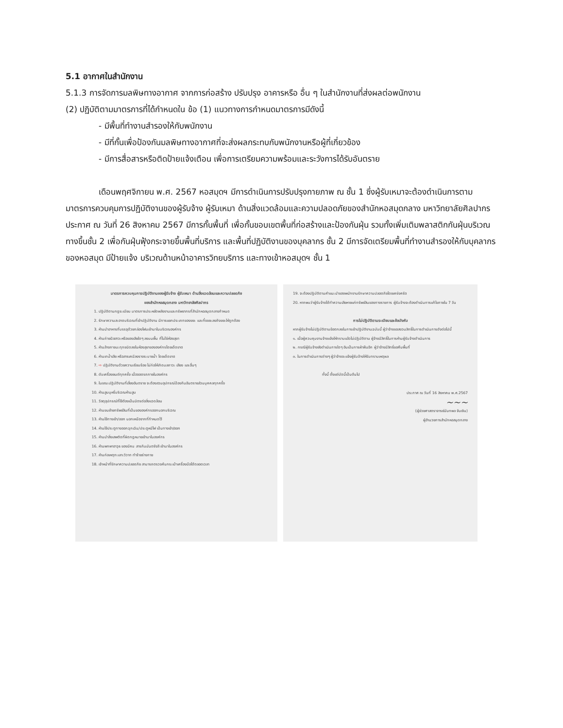5.1 อากาศในสำนักงาน
5.1.3 การจัดการมลพิษทางอากาศ จากการก่อสร้าง ปรับปรุง อาคารหรือ อื่น ๆ ในสำนักงานที่ส่งผลต่อพนักงาน
(2) ปฏิบัติตามมาตรการที่ได้กำหนดใน ข้อ (1) แนวทางการกำหนดมาตรการมีดังนี้
- มีพื้นที่ทำงานสำรองให้กับพนักงาน
- มีที่กั้นเพื่อป้องกันมลพิษทางอากาศที่จะส่งผลกระทบกับพนักงานหรือผู้ที่เกี่ยวข้อง
- มีการสื่อสารหรือติดป้ายแจ้งเตือน เพื่อการเตรียมความพร้อมและระวังการได้รับอันตราย
เดือนพฤศจิกายน พ.ศ. 2567 หอสมุดฯ มีการดำเนินการปรับปรุงกายภาพ ณ ชั้น 1 ซึ่งผู้รับเหมาจะต้องดำเนินการตามมาตรการควบคุมการปฏิบัติงานของผู้รับจ้าง ผู้รับเหมา ด้านสิ่งแวดล้อมและความปลอดภัยของสำนักหอสมุดกลาง มหาวิทยาลัยศิลปากร ประกาศ ณ วันที่ 26 สิงหาคม 2567 มีการกั้นพื้นที่ เพื่อกั้นขอบเขตพื้นที่ก่อสร้างและป้องกันฝุ่น รวมทั้งเพิ่มเติมพลาสติกกันฝุ่นบริเวณทางขึ้นชั้น 2 เพื่อกันฝุ่นฟุ้งกระจายขึ้นพื้นที่บริการ และพื้นที่ปฏิบัติงานของบุคลากร ชั้น 2 มีการจัดเตรียมพื้นที่ทำงานสำรองให้กับบุคลากรของหอสมุด มีป้ายแจ้ง บริเวณด้านหน้าอาคารวิทยบริการ และทางเข้าหอสมุดฯ ชั้น 1
มาตรการควบคุมการปฏิบัติงานของผู้รับจ้าง ผู้รับเหมา ด้านสิ่งแวดล้อมและความปลอดภัย
ของสำนักหอสมุดกลาง มหาวิทยาลัยศิลปากร
1. ปฏิบัติตามกฎระเบียบ มาตรการประหยัดพลังงานและทรัพยากรที่สำนักหอสมุดกลางกำหนด
2. รักษาความสะอาดบริเวณที่เข้าปฏิบัติงาน มีการแยกประเภทของขยะ และทิ้งขยะลงถังขยะให้ถูกต้อง
3. ห้ามนำอาหารที่บรรจุด้วยกล่องโฟมเข้ามาในบริเวณองค์กร
4. ห้ามถ่ายปัสสาวะหรือของเสียใดๆ ลงบนพื้น ที่ไม่ใช่ห้องสุขา
5. ห้ามล้างภาชนะทุกชนิดลงในห้องสุขาขององค์กรโดยเด็ดขาด
6. ห้ามเทน้ำเสีย หรือสารเคมีลงรางระบายน้ำ โดยเด็ดขาด
7. ⇨ ปฏิบัติงานด้วยความเรียบร้อย ไม่ก่อให้เกิดมลภาวะ เสียง และอื่นๆ
8. ดับเครื่องยนต์ทุกครั้ง เมื่อจอดรถภายในองค์กร
9. ในขณะปฏิบัติงานที่เสี่ยงอันตราย จะต้องสวมอุปกรณ์ป้องกันอันตรายส่วนบุคคลทุกครั้ง
10. ห้ามสูบบุหรี่บริเวณห้ามสูบ
11. วัสดุอุปกรณ์ที่ใช้ต้องเป็นมิตรต่อสิ่งแวดล้อม
12. ห้ามขนย้ายทรัพย์สินที่เป็นขององค์กรออกนอกบริเวณ
13. ห้ามใช้ทางเข้า/ออก นอกเหนือจากที่กำหนดไว้
14. ห้ามใช้ประตูทางออกฉุกเฉิน/ประตูหนีไฟ เป็นทางเข้า/ออก
15. ห้ามนำสิ่งเสพติดที่ผิดกฎหมายเข้ามาในองค์กร
16. ห้ามพกพาอาวุธ ของมีคม สารกัมมันตรังสี เข้ามาในองค์กร
17. ห้ามก่อเหตุทะเลาะวิวาท ทำร้ายร่างกาย
18. เจ้าหน้าที่รักษาความปลอดภัย สามารถตรวจค้นกระเป๋าเครื่องมือได้ตลอดเวลา
19. จะต้องปฏิบัติตามคำแนะนำของพนักงานรักษาความปลอดภัยโดยเคร่งครัด
20. หากพบว่าผู้รับจ้างได้ทำความเสียหายแก่ทรัพย์สินของทางราชการ ผู้รับจ้างจะต้องดำเนินการแก้ไขภายใน 7 วัน
การไม่ปฏิบัติตามระเบียบและข้อบังคับ
หากผู้รับจ้างไม่ปฏิบัติตามข้อตกลงในการเข้าปฏิบัติงานฉบับนี้ ผู้ว่าจ้างขอสงวนสิทธิ์ในการดำเนินการดังต่อไปนี้
๑. เมื่อผู้ควบคุมงานจ้างแจ้งให้ทราบแล้วไม่ปฏิบัติตาม ผู้จ้างมีสิทธิ์ในการห้ามผู้รับจ้างดำเนินการ
๒. กรณีผู้รับจ้างยังดำเนินการใดๆ อันเป็นการฝ่าฝืนอีก ผู้ว่าจ้างมีสิทธิ์ขอคืนพื้นที่
๓. ในการดำเนินการต่างๆ ผู้ว่าจ้างจะแจ้งผู้รับจ้างให้รับทราบเหตุผล
ทั้งนี้ ตั้งแต่บัดนี้เป็นต้นไป
ประกาศ ณ วันที่ 16 สิงหาคม พ.ศ.2567
~~~
(ผู้ช่วยศาสตราจารย์นันทพล จันเงิน)
ผู้อำนวยการสำนักหอสมุดกลาง